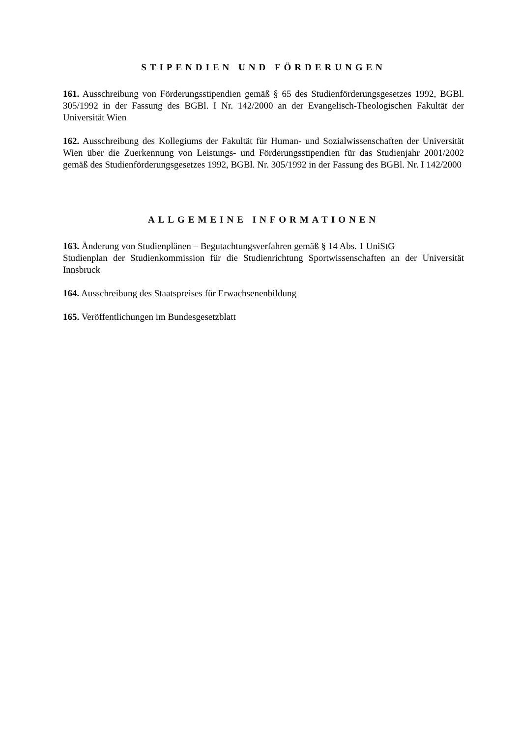STIPENDIEN UND FÖRDERUNGEN
161. Ausschreibung von Förderungsstipendien gemäß § 65 des Studienförderungsgesetzes 1992, BGBl. 305/1992 in der Fassung des BGBl. I Nr. 142/2000 an der Evangelisch-Theologischen Fakultät der Universität Wien
162. Ausschreibung des Kollegiums der Fakultät für Human- und Sozialwissenschaften der Universität Wien über die Zuerkennung von Leistungs- und Förderungsstipendien für das Studienjahr 2001/2002 gemäß des Studienförderungsgesetzes 1992, BGBl. Nr. 305/1992 in der Fassung des BGBl. Nr. I 142/2000
ALLGEMEINE INFORMATIONEN
163. Änderung von Studienplänen – Begutachtungsverfahren gemäß § 14 Abs. 1 UniStG
Studienplan der Studienkommission für die Studienrichtung Sportwissenschaften an der Universität Innsbruck
164. Ausschreibung des Staatspreises für Erwachsenenbildung
165. Veröffentlichungen im Bundesgesetzblatt